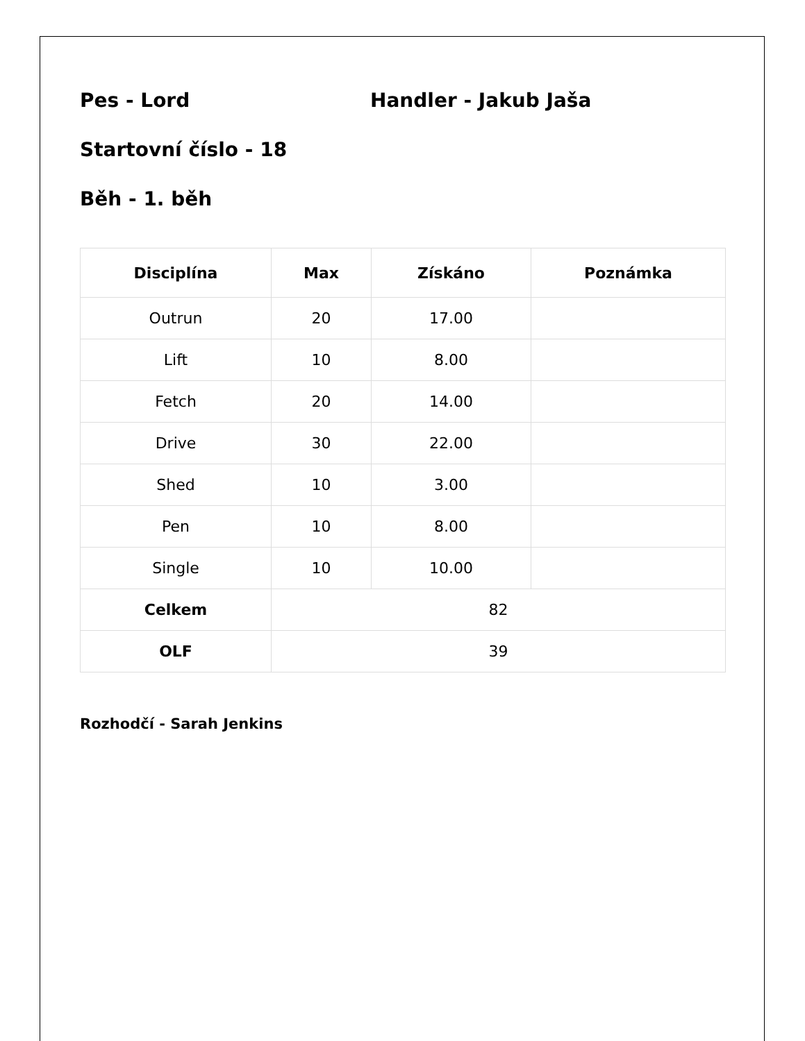Pes - Lord Handler - Jakub Jaša
Startovní číslo - 18
Běh - 1. běh
| Disciplína | Max | Získáno | Poznámka |
| --- | --- | --- | --- |
| Outrun | 20 | 17.00 | |
| Lift | 10 | 8.00 | |
| Fetch | 20 | 14.00 | |
| Drive | 30 | 22.00 | |
| Shed | 10 | 3.00 | |
| Pen | 10 | 8.00 | |
| Single | 10 | 10.00 | |
| Celkem | 82 | | |
| OLF | 39 | | |
Rozhodčí - Sarah Jenkins